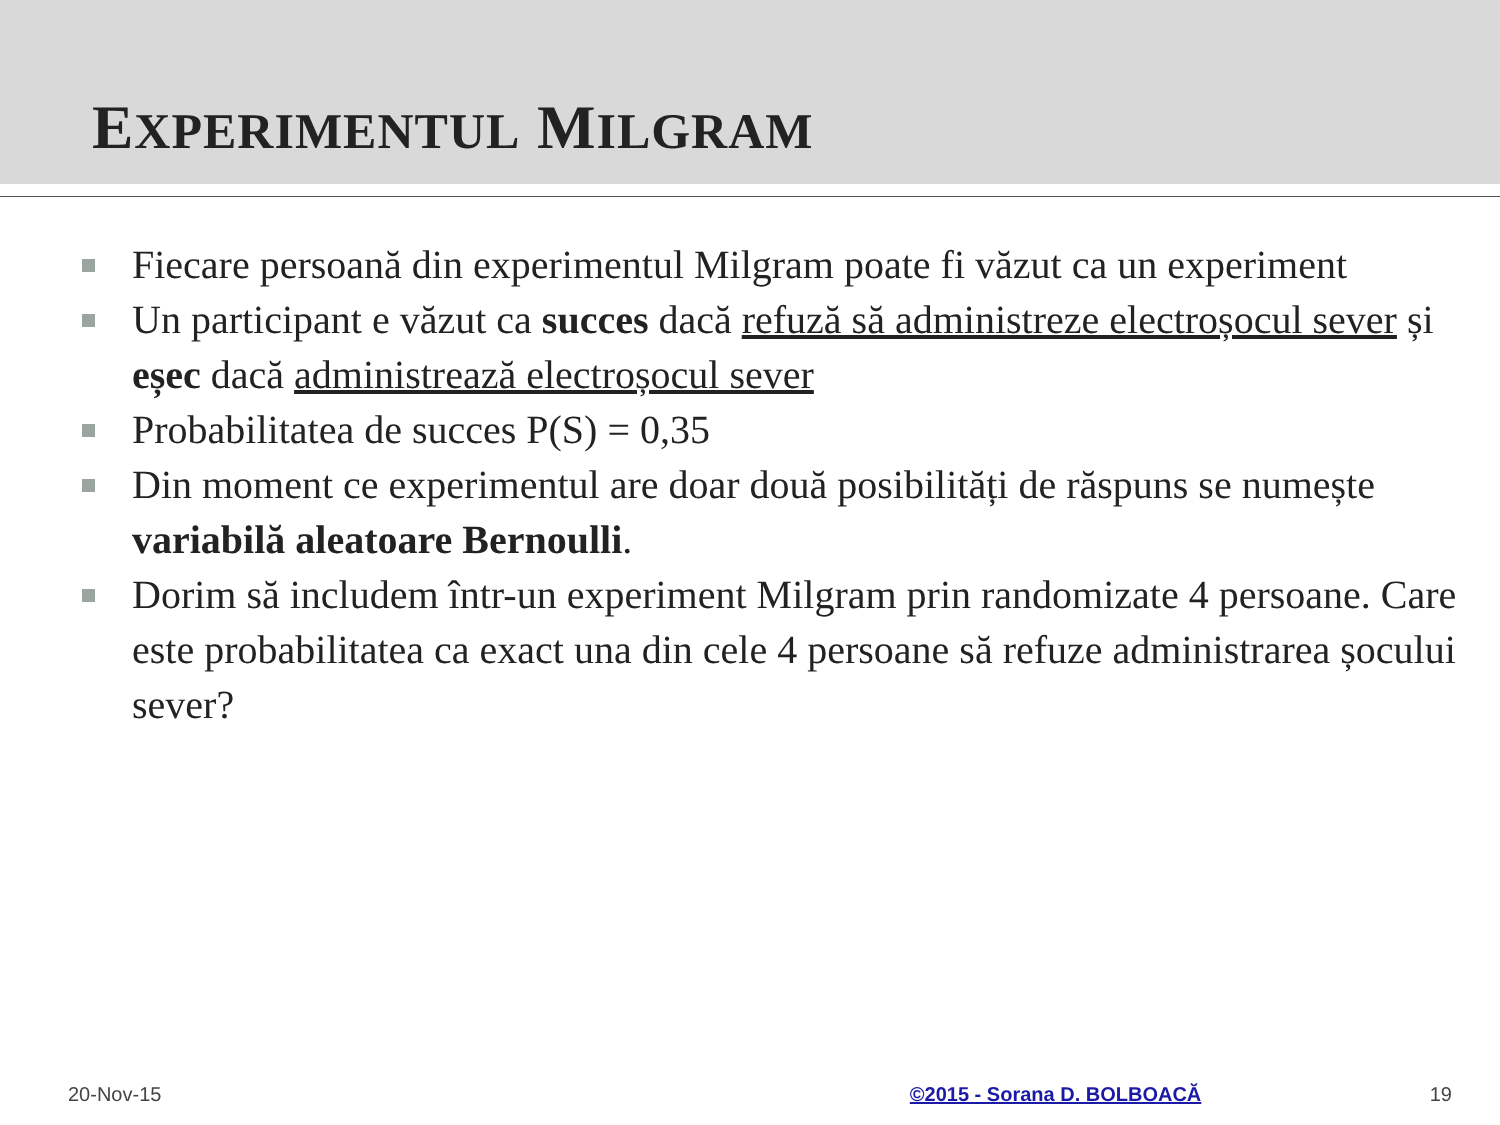EXPERIMENTUL MILGRAM
Fiecare persoană din experimentul Milgram poate fi văzut ca un experiment
Un participant e văzut ca succes dacă refuză să administreze electroșocul sever și eșec dacă administrează electroșocul sever
Probabilitatea de succes P(S) = 0,35
Din moment ce experimentul are doar două posibilități de răspuns se numește variabilă aleatoare Bernoulli.
Dorim să includem într-un experiment Milgram prin randomizate 4 persoane. Care este probabilitatea ca exact una din cele 4 persoane să refuze administrarea șocului sever?
20-Nov-15 ©2015 - Sorana D. BOLBOACĂ 19